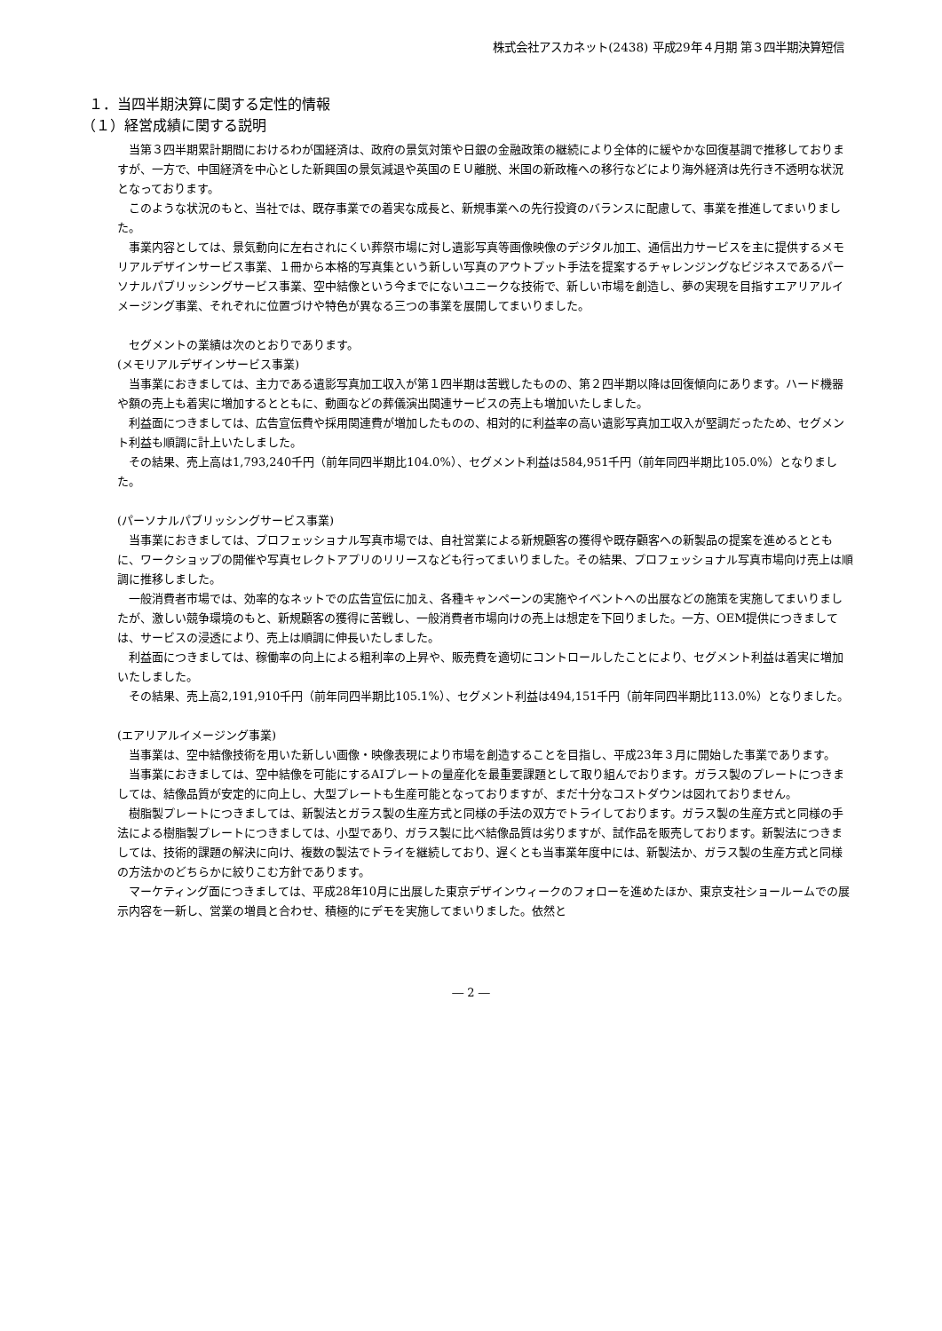株式会社アスカネット(2438) 平成29年４月期 第３四半期決算短信
１．当四半期決算に関する定性的情報
（１）経営成績に関する説明
当第３四半期累計期間におけるわが国経済は、政府の景気対策や日銀の金融政策の継続により全体的に緩やかな回復基調で推移しておりますが、一方で、中国経済を中心とした新興国の景気減退や英国のＥＵ離脱、米国の新政権への移行などにより海外経済は先行き不透明な状況となっております。
このような状況のもと、当社では、既存事業での着実な成長と、新規事業への先行投資のバランスに配慮して、事業を推進してまいりました。
事業内容としては、景気動向に左右されにくい葬祭市場に対し遺影写真等画像映像のデジタル加工、通信出力サービスを主に提供するメモリアルデザインサービス事業、１冊から本格的写真集という新しい写真のアウトプット手法を提案するチャレンジングなビジネスであるパーソナルパブリッシングサービス事業、空中結像という今までにないユニークな技術で、新しい市場を創造し、夢の実現を目指すエアリアルイメージング事業、それぞれに位置づけや特色が異なる三つの事業を展開してまいりました。
セグメントの業績は次のとおりであります。
(メモリアルデザインサービス事業)
当事業におきましては、主力である遺影写真加工収入が第１四半期は苦戦したものの、第２四半期以降は回復傾向にあります。ハード機器や額の売上も着実に増加するとともに、動画などの葬儀演出関連サービスの売上も増加いたしました。
利益面につきましては、広告宣伝費や採用関連費が増加したものの、相対的に利益率の高い遺影写真加工収入が堅調だったため、セグメント利益も順調に計上いたしました。
その結果、売上高は1,793,240千円（前年同四半期比104.0%）、セグメント利益は584,951千円（前年同四半期比105.0%）となりました。
(パーソナルパブリッシングサービス事業)
当事業におきましては、プロフェッショナル写真市場では、自社営業による新規顧客の獲得や既存顧客への新製品の提案を進めるとともに、ワークショップの開催や写真セレクトアプリのリリースなども行ってまいりました。その結果、プロフェッショナル写真市場向け売上は順調に推移しました。
一般消費者市場では、効率的なネットでの広告宣伝に加え、各種キャンペーンの実施やイベントへの出展などの施策を実施してまいりましたが、激しい競争環境のもと、新規顧客の獲得に苦戦し、一般消費者市場向けの売上は想定を下回りました。一方、OEM提供につきましては、サービスの浸透により、売上は順調に伸長いたしました。
利益面につきましては、稼働率の向上による粗利率の上昇や、販売費を適切にコントロールしたことにより、セグメント利益は着実に増加いたしました。
その結果、売上高2,191,910千円（前年同四半期比105.1%）、セグメント利益は494,151千円（前年同四半期比113.0%）となりました。
(エアリアルイメージング事業)
当事業は、空中結像技術を用いた新しい画像・映像表現により市場を創造することを目指し、平成23年３月に開始した事業であります。
当事業におきましては、空中結像を可能にするAIプレートの量産化を最重要課題として取り組んでおります。ガラス製のプレートにつきましては、結像品質が安定的に向上し、大型プレートも生産可能となっておりますが、まだ十分なコストダウンは図れておりません。
樹脂製プレートにつきましては、新製法とガラス製の生産方式と同様の手法の双方でトライしております。ガラス製の生産方式と同様の手法による樹脂製プレートにつきましては、小型であり、ガラス製に比べ結像品質は劣りますが、試作品を販売しております。新製法につきましては、技術的課題の解決に向け、複数の製法でトライを継続しており、遅くとも当事業年度中には、新製法か、ガラス製の生産方式と同様の方法かのどちらかに絞りこむ方針であります。
マーケティング面につきましては、平成28年10月に出展した東京デザインウィークのフォローを進めたほか、東京支社ショールームでの展示内容を一新し、営業の増員と合わせ、積極的にデモを実施してまいりました。依然と
― 2 ―